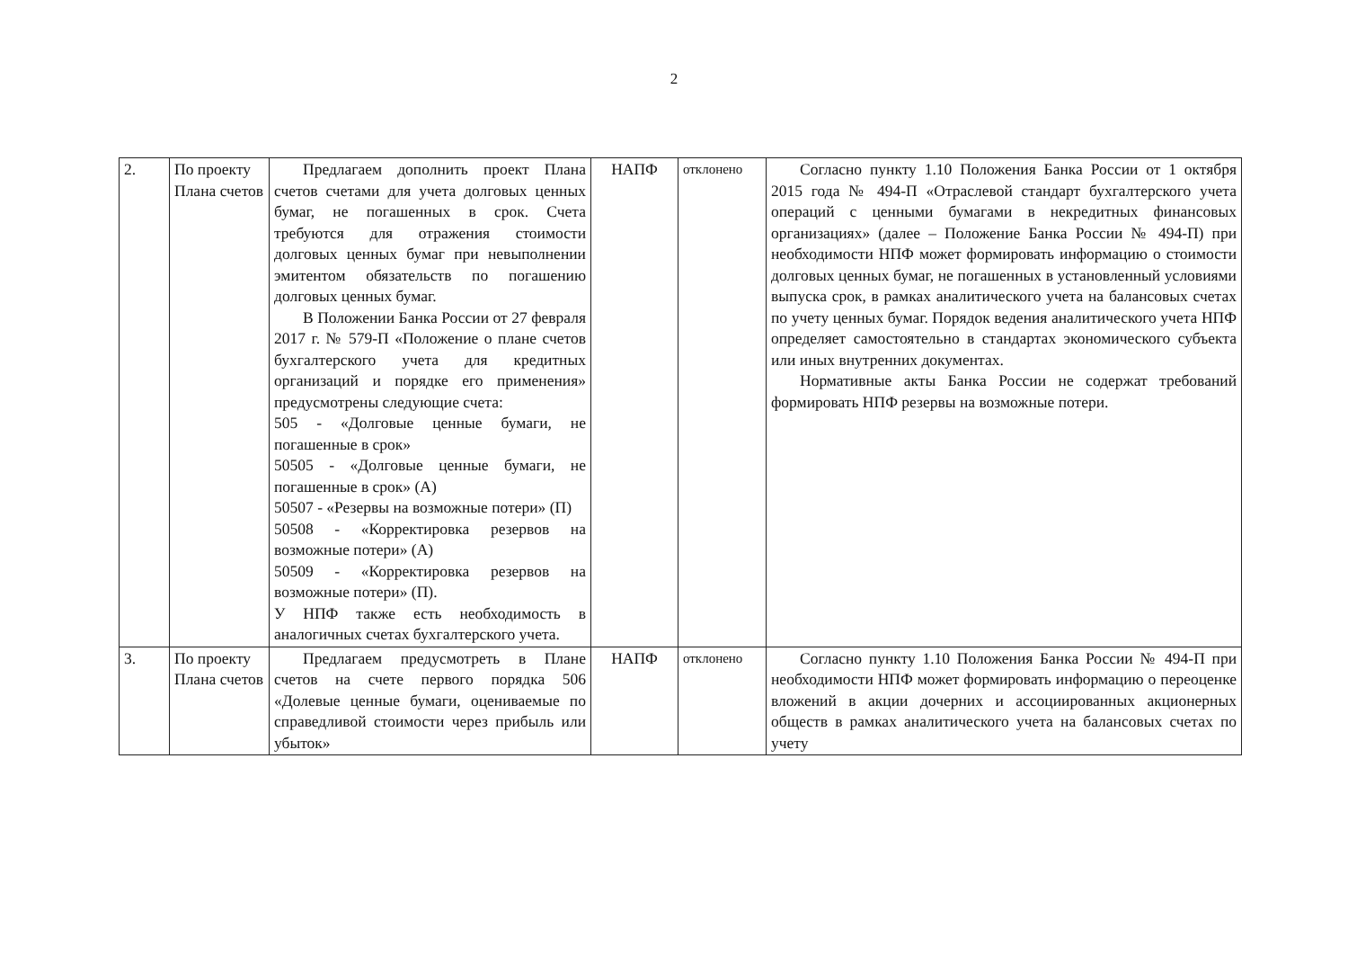2
| 2. | По проекту Плана счетов | Предлагаем дополнить проект Плана счетов счетами для учета долговых ценных бумаг, не погашенных в срок. Счета требуются для отражения стоимости долговых ценных бумаг при невыполнении эмитентом обязательств по погашению долговых ценных бумаг. В Положении Банка России от 27 февраля 2017 г. № 579-П «Положение о плане счетов бухгалтерского учета для кредитных организаций и порядке его применения» предусмотрены следующие счета: 505 - «Долговые ценные бумаги, не погашенные в срок» 50505 - «Долговые ценные бумаги, не погашенные в срок» (А) 50507 - «Резервы на возможные потери» (П) 50508 - «Корректировка резервов на возможные потери» (А) 50509 - «Корректировка резервов на возможные потери» (П). У НПФ также есть необходимость в аналогичных счетах бухгалтерского учета. | НАПФ | отклонено | Согласно пункту 1.10 Положения Банка России от 1 октября 2015 года № 494-П «Отраслевой стандарт бухгалтерского учета операций с ценными бумагами в некредитных финансовых организациях» (далее – Положение Банка России № 494-П) при необходимости НПФ может формировать информацию о стоимости долговых ценных бумаг, не погашенных в установленный условиями выпуска срок, в рамках аналитического учета на балансовых счетах по учету ценных бумаг. Порядок ведения аналитического учета НПФ определяет самостоятельно в стандартах экономического субъекта или иных внутренних документах. Нормативные акты Банка России не содержат требований формировать НПФ резервы на возможные потери. |
| 3. | По проекту Плана счетов | Предлагаем предусмотреть в Плане счетов на счете первого порядка 506 «Долевые ценные бумаги, оцениваемые по справедливой стоимости через прибыль или убыток» | НАПФ | отклонено | Согласно пункту 1.10 Положения Банка России № 494-П при необходимости НПФ может формировать информацию о переоценке вложений в акции дочерних и ассоциированных акционерных обществ в рамках аналитического учета на балансовых счетах по учету |